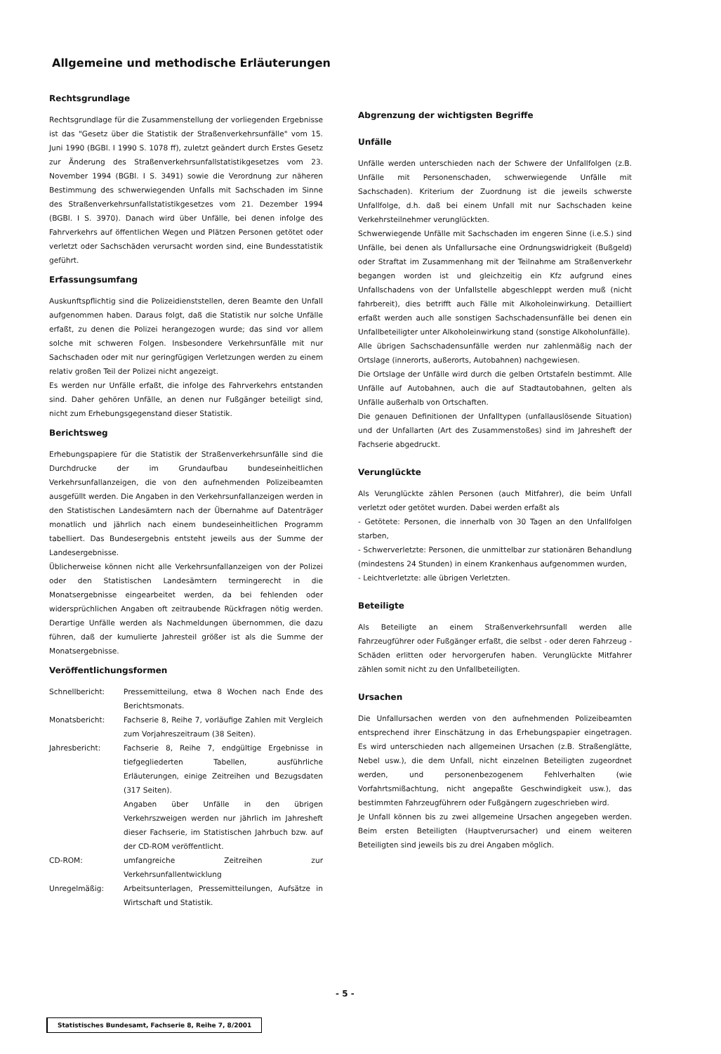Allgemeine und methodische Erläuterungen
Rechtsgrundlage
Rechtsgrundlage für die Zusammenstellung der vorliegenden Ergebnisse ist das "Gesetz über die Statistik der Straßenverkehrsunfälle" vom 15. Juni 1990 (BGBl. I 1990 S. 1078 ff), zuletzt geändert durch Erstes Gesetz zur Änderung des Straßenverkehrsunfallstatistikgesetzes vom 23. November 1994 (BGBl. I S. 3491) sowie die Verordnung zur näheren Bestimmung des schwerwiegenden Unfalls mit Sachschaden im Sinne des Straßenverkehrsunfallstatistikgesetzes vom 21. Dezember 1994 (BGBl. I S. 3970). Danach wird über Unfälle, bei denen infolge des Fahrverkehrs auf öffentlichen Wegen und Plätzen Personen getötet oder verletzt oder Sachschäden verursacht worden sind, eine Bundesstatistik geführt.
Erfassungsumfang
Auskunftspflichtig sind die Polizeidienststellen, deren Beamte den Unfall aufgenommen haben. Daraus folgt, daß die Statistik nur solche Unfälle erfaßt, zu denen die Polizei herangezogen wurde; das sind vor allem solche mit schweren Folgen. Insbesondere Verkehrsunfälle mit nur Sachschaden oder mit nur geringfügigen Verletzungen werden zu einem relativ großen Teil der Polizei nicht angezeigt.
Es werden nur Unfälle erfaßt, die infolge des Fahrverkehrs entstanden sind. Daher gehören Unfälle, an denen nur Fußgänger beteiligt sind, nicht zum Erhebungsgegenstand dieser Statistik.
Berichtsweg
Erhebungspapiere für die Statistik der Straßenverkehrsunfälle sind die Durchdrucke der im Grundaufbau bundeseinheitlichen Verkehrsunfallanzeigen, die von den aufnehmenden Polizeibeamten ausgefüllt werden. Die Angaben in den Verkehrsunfallanzeigen werden in den Statistischen Landesämtern nach der Übernahme auf Datenträger monatlich und jährlich nach einem bundeseinheitlichen Programm tabelliert. Das Bundesergebnis entsteht jeweils aus der Summe der Landesergebnisse.
Üblicherweise können nicht alle Verkehrsunfallanzeigen von der Polizei oder den Statistischen Landesämtern termingerecht in die Monatsergebnisse eingearbeitet werden, da bei fehlenden oder widersprüchlichen Angaben oft zeitraubende Rückfragen nötig werden. Derartige Unfälle werden als Nachmeldungen übernommen, die dazu führen, daß der kumulierte Jahresteil größer ist als die Summe der Monatsergebnisse.
Veröffentlichungsformen
Schnellbericht: Pressemitteilung, etwa 8 Wochen nach Ende des Berichtsmonats.
Monatsbericht: Fachserie 8, Reihe 7, vorläufige Zahlen mit Vergleich zum Vorjahreszeitraum (38 Seiten).
Jahresbericht: Fachserie 8, Reihe 7, endgültige Ergebnisse in tiefgegliederten Tabellen, ausführliche Erläuterungen, einige Zeitreihen und Bezugsdaten (317 Seiten).
Angaben über Unfälle in den übrigen Verkehrszweigen werden nur jährlich im Jahresheft dieser Fachserie, im Statistischen Jahrbuch bzw. auf der CD-ROM veröffentlicht.
CD-ROM: umfangreiche Zeitreihen zur Verkehrsunfallentwicklung
Unregelmäßig: Arbeitsunterlagen, Pressemitteilungen, Aufsätze in Wirtschaft und Statistik.
Abgrenzung der wichtigsten Begriffe
Unfälle
Unfälle werden unterschieden nach der Schwere der Unfallfolgen (z.B. Unfälle mit Personenschaden, schwerwiegende Unfälle mit Sachschaden). Kriterium der Zuordnung ist die jeweils schwerste Unfallfolge, d.h. daß bei einem Unfall mit nur Sachschaden keine Verkehrsteilnehmer verunglückten.
Schwerwiegende Unfälle mit Sachschaden im engeren Sinne (i.e.S.) sind Unfälle, bei denen als Unfallursache eine Ordnungswidrigkeit (Bußgeld) oder Straftat im Zusammenhang mit der Teilnahme am Straßenverkehr begangen worden ist und gleichzeitig ein Kfz aufgrund eines Unfallschadens von der Unfallstelle abgeschleppt werden muß (nicht fahrbereit), dies betrifft auch Fälle mit Alkoholeinwirkung. Detailliert erfaßt werden auch alle sonstigen Sachschadensunfälle bei denen ein Unfallbeteiligter unter Alkoholeinwirkung stand (sonstige Alkoholunfälle).
Alle übrigen Sachschadensunfälle werden nur zahlenmäßig nach der Ortslage (innerorts, außerorts, Autobahnen) nachgewiesen.
Die Ortslage der Unfälle wird durch die gelben Ortstafeln bestimmt. Alle Unfälle auf Autobahnen, auch die auf Stadtautobahnen, gelten als Unfälle außerhalb von Ortschaften.
Die genauen Definitionen der Unfalltypen (unfallauslösende Situation) und der Unfallarten (Art des Zusammenstoßes) sind im Jahresheft der Fachserie abgedruckt.
Verunglückte
Als Verunglückte zählen Personen (auch Mitfahrer), die beim Unfall verletzt oder getötet wurden. Dabei werden erfaßt als
- Getötete: Personen, die innerhalb von 30 Tagen an den Unfallfolgen starben,
- Schwerverletzte: Personen, die unmittelbar zur stationären Behandlung (mindestens 24 Stunden) in einem Krankenhaus aufgenommen wurden,
- Leichtverletzte: alle übrigen Verletzten.
Beteiligte
Als Beteiligte an einem Straßenverkehrsunfall werden alle Fahrzeugführer oder Fußgänger erfaßt, die selbst - oder deren Fahrzeug - Schäden erlitten oder hervorgerufen haben. Verunglückte Mitfahrer zählen somit nicht zu den Unfallbeteiligten.
Ursachen
Die Unfallursachen werden von den aufnehmenden Polizeibeamten entsprechend ihrer Einschätzung in das Erhebungspapier eingetragen. Es wird unterschieden nach allgemeinen Ursachen (z.B. Straßenglätte, Nebel usw.), die dem Unfall, nicht einzelnen Beteiligten zugeordnet werden, und personenbezogenem Fehlverhalten (wie Vorfahrtsmißachtung, nicht angepaßte Geschwindigkeit usw.), das bestimmten Fahrzeugführern oder Fußgängern zugeschrieben wird.
Je Unfall können bis zu zwei allgemeine Ursachen angegeben werden. Beim ersten Beteiligten (Hauptverursacher) und einem weiteren Beteiligten sind jeweils bis zu drei Angaben möglich.
- 5 -
Statistisches Bundesamt, Fachserie 8, Reihe 7, 8/2001